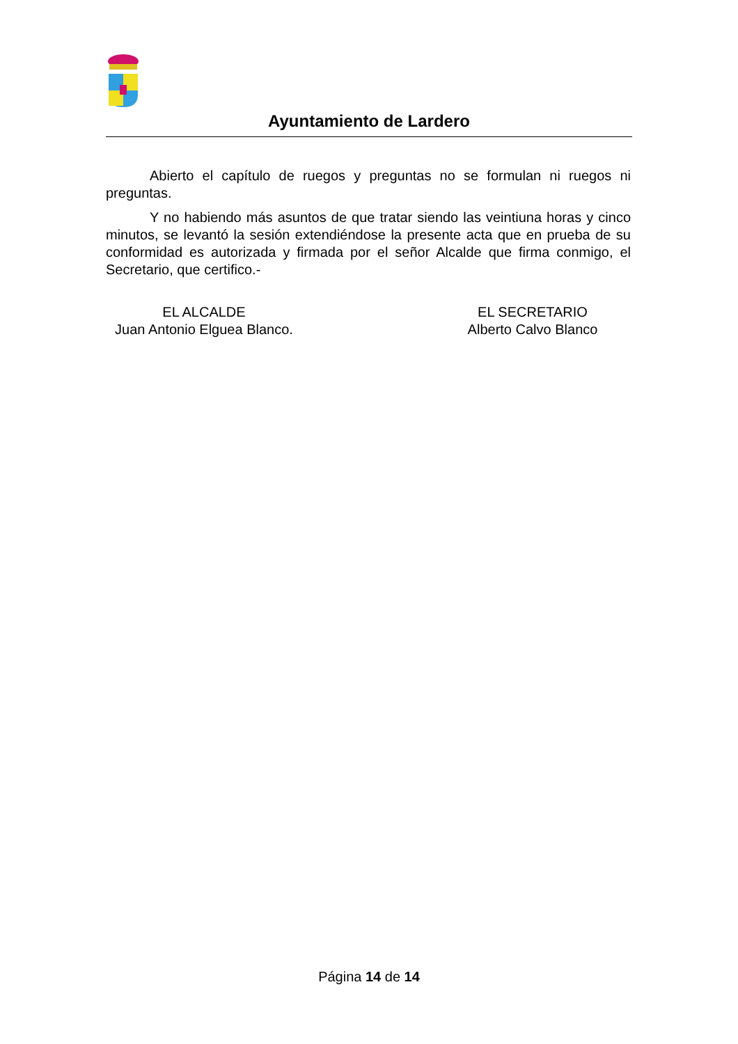Ayuntamiento de Lardero
Abierto el capítulo de ruegos y preguntas no se formulan ni ruegos ni preguntas.
Y no habiendo más asuntos de que tratar siendo las veintiuna horas y cinco minutos, se levantó la sesión extendiéndose la presente acta que en prueba de su conformidad es autorizada y firmada por el señor Alcalde que firma conmigo, el Secretario, que certifico.-
EL ALCALDE
Juan Antonio Elguea Blanco.
EL SECRETARIO
Alberto Calvo Blanco
Página 14 de 14